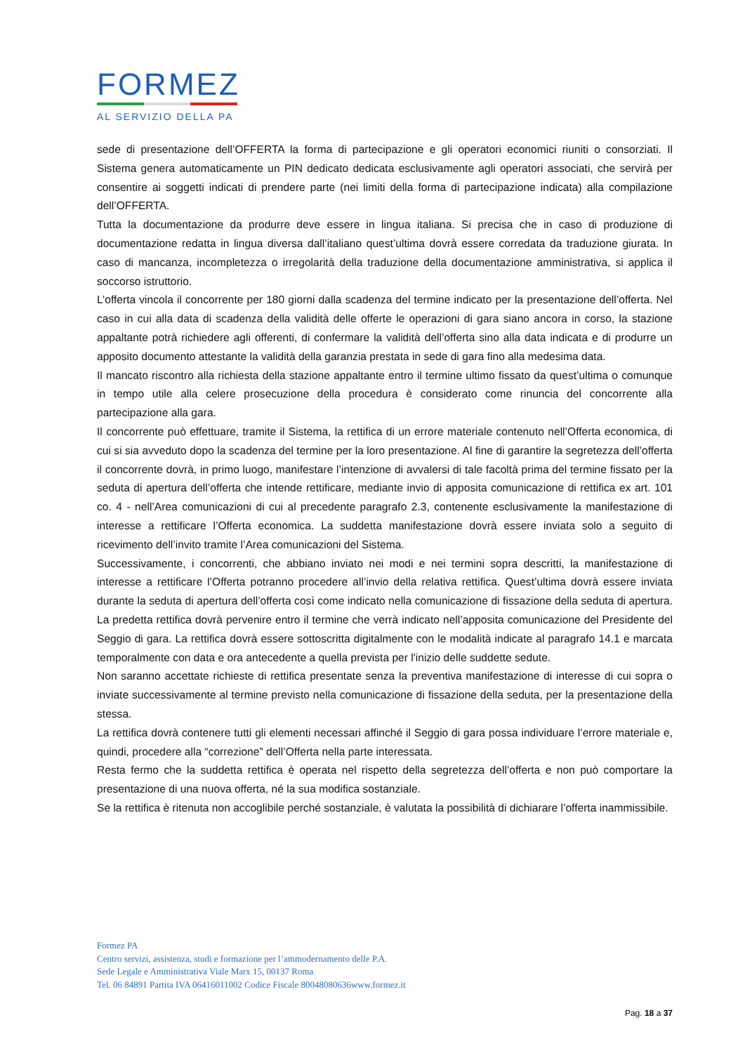FORMEZ
AL SERVIZIO DELLA PA
sede di presentazione dell’OFFERTA la forma di partecipazione e gli operatori economici riuniti o consorziati. Il Sistema genera automaticamente un PIN dedicato dedicata esclusivamente agli operatori associati, che servirà per consentire ai soggetti indicati di prendere parte (nei limiti della forma di partecipazione indicata) alla compilazione dell’OFFERTA.
Tutta la documentazione da produrre deve essere in lingua italiana. Si precisa che in caso di produzione di documentazione redatta in lingua diversa dall’italiano quest’ultima dovrà essere corredata da traduzione giurata. In caso di mancanza, incompletezza o irregolarità della traduzione della documentazione amministrativa, si applica il soccorso istruttorio.
L’offerta vincola il concorrente per 180 giorni dalla scadenza del termine indicato per la presentazione dell’offerta. Nel caso in cui alla data di scadenza della validità delle offerte le operazioni di gara siano ancora in corso, la stazione appaltante potrà richiedere agli offerenti, di confermare la validità dell’offerta sino alla data indicata e di produrre un apposito documento attestante la validità della garanzia prestata in sede di gara fino alla medesima data.
Il mancato riscontro alla richiesta della stazione appaltante entro il termine ultimo fissato da quest’ultima o comunque in tempo utile alla celere prosecuzione della procedura è considerato come rinuncia del concorrente alla partecipazione alla gara.
Il concorrente può effettuare, tramite il Sistema, la rettifica di un errore materiale contenuto nell’Offerta economica, di cui si sia avveduto dopo la scadenza del termine per la loro presentazione. Al fine di garantire la segretezza dell’offerta il concorrente dovrà, in primo luogo, manifestare l’intenzione di avvalersi di tale facoltà prima del termine fissato per la seduta di apertura dell’offerta che intende rettificare, mediante invio di apposita comunicazione di rettifica ex art. 101 co. 4 - nell’Area comunicazioni di cui al precedente paragrafo 2.3, contenente esclusivamente la manifestazione di interesse a rettificare l’Offerta economica. La suddetta manifestazione dovrà essere inviata solo a seguito di ricevimento dell’invito tramite l’Area comunicazioni del Sistema.
Successivamente, i concorrenti, che abbiano inviato nei modi e nei termini sopra descritti, la manifestazione di interesse a rettificare l’Offerta potranno procedere all’invio della relativa rettifica. Quest’ultima dovrà essere inviata durante la seduta di apertura dell’offerta così come indicato nella comunicazione di fissazione della seduta di apertura. La predetta rettifica dovrà pervenire entro il termine che verrà indicato nell’apposita comunicazione del Presidente del Seggio di gara. La rettifica dovrà essere sottoscritta digitalmente con le modalità indicate al paragrafo 14.1 e marcata temporalmente con data e ora antecedente a quella prevista per l'inizio delle suddette sedute.
Non saranno accettate richieste di rettifica presentate senza la preventiva manifestazione di interesse di cui sopra o inviate successivamente al termine previsto nella comunicazione di fissazione della seduta, per la presentazione della stessa.
La rettifica dovrà contenere tutti gli elementi necessari affinché il Seggio di gara possa individuare l’errore materiale e, quindi, procedere alla “correzione” dell’Offerta nella parte interessata.
Resta fermo che la suddetta rettifica è operata nel rispetto della segretezza dell’offerta e non può comportare la presentazione di una nuova offerta, né la sua modifica sostanziale.
Se la rettifica è ritenuta non accoglibile perché sostanziale, è valutata la possibilità di dichiarare l’offerta inammissibile.
Formez PA
Centro servizi, assistenza, studi e formazione per l’ammodernamento delle P.A.
Sede Legale e Amministrativa Viale Marx 15, 00137 Roma
Tel. 06 84891 Partita IVA 06416011002 Codice Fiscale 80048080636www.formez.it
Pag. 18 a 37